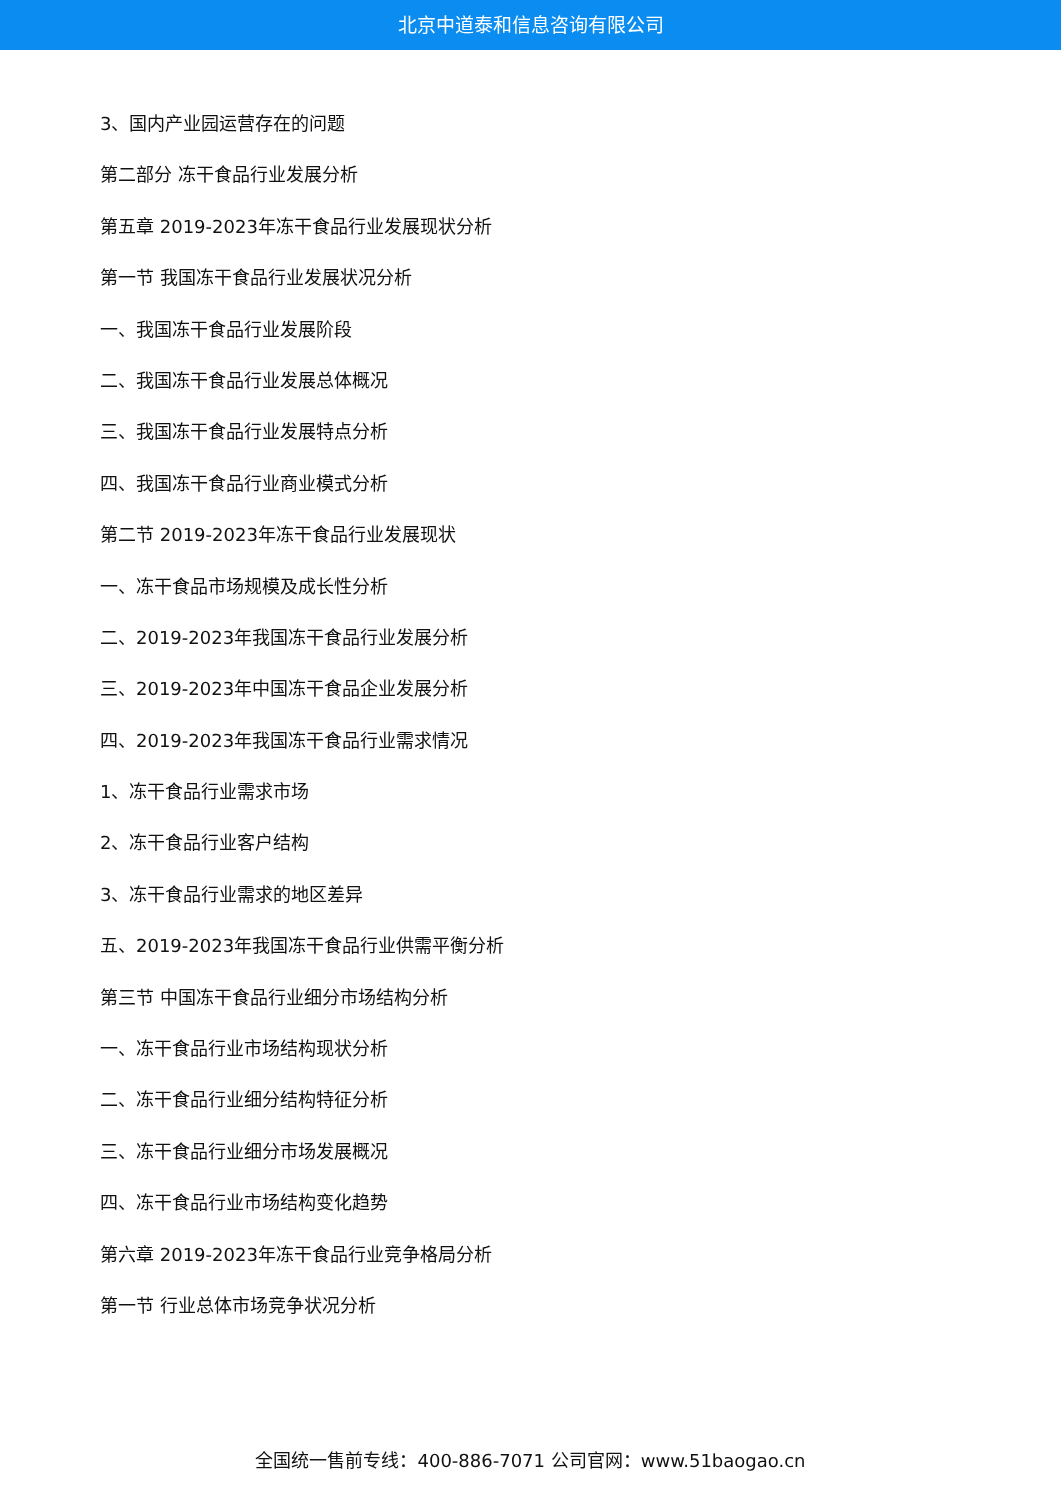北京中道泰和信息咨询有限公司
3、国内产业园运营存在的问题
第二部分 冻干食品行业发展分析
第五章 2019-2023年冻干食品行业发展现状分析
第一节 我国冻干食品行业发展状况分析
一、我国冻干食品行业发展阶段
二、我国冻干食品行业发展总体概况
三、我国冻干食品行业发展特点分析
四、我国冻干食品行业商业模式分析
第二节 2019-2023年冻干食品行业发展现状
一、冻干食品市场规模及成长性分析
二、2019-2023年我国冻干食品行业发展分析
三、2019-2023年中国冻干食品企业发展分析
四、2019-2023年我国冻干食品行业需求情况
1、冻干食品行业需求市场
2、冻干食品行业客户结构
3、冻干食品行业需求的地区差异
五、2019-2023年我国冻干食品行业供需平衡分析
第三节 中国冻干食品行业细分市场结构分析
一、冻干食品行业市场结构现状分析
二、冻干食品行业细分结构特征分析
三、冻干食品行业细分市场发展概况
四、冻干食品行业市场结构变化趋势
第六章 2019-2023年冻干食品行业竞争格局分析
第一节 行业总体市场竞争状况分析
全国统一售前专线：400-886-7071 公司官网：www.51baogao.cn